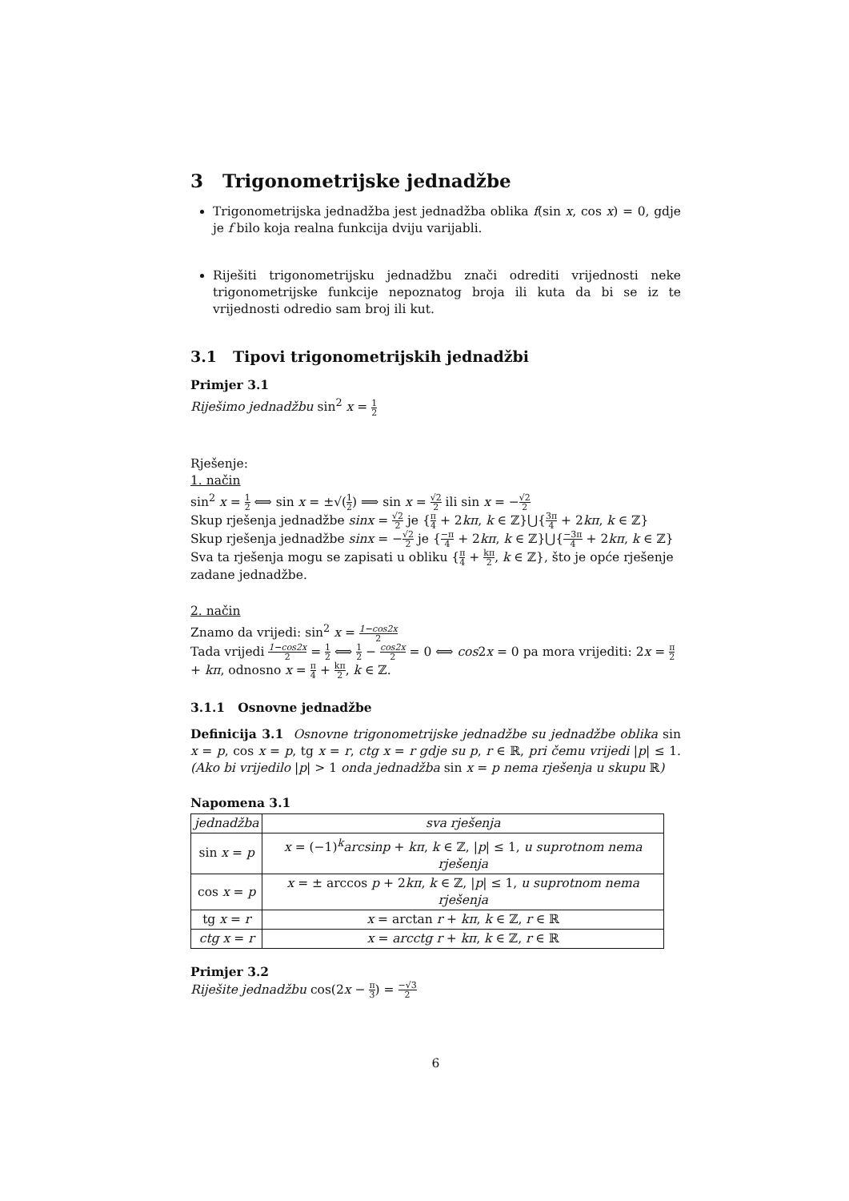3 Trigonometrijske jednadžbe
Trigonometrijska jednadžba jest jednadžba oblika f(sin x, cos x) = 0, gdje je f bilo koja realna funkcija dviju varijabli.
Riješiti trigonometrijsku jednadžbu znači odrediti vrijednosti neke trigonometrijske funkcije nepoznatog broja ili kuta da bi se iz te vrijednosti odredio sam broj ili kut.
3.1 Tipovi trigonometrijskih jednadžbi
Primjer 3.1
Riješimo jednadžbu sin<sup>2</sup> x = 1 2
Rješenje:
1. način
sin<sup>2</sup> x = 1 2 ⟺ sin x = ±√(1 2) ⟹ sin x = √2 2 ili sin x = −√2 2
Skup rješenja jednadžbe sinx = √2 2 je {π 4 + 2kπ, k ∈ ℤ}⋃{3π 4 + 2kπ, k ∈ ℤ}
Skup rješenja jednadžbe sinx = −√2 2 je {−π 4 + 2kπ, k ∈ ℤ}⋃{−3π 4 + 2kπ, k ∈ ℤ}
Sva ta rješenja mogu se zapisati u obliku {π 4 + kπ 2, k ∈ ℤ}, što je opće rješenje zadane jednadžbe.
2. način
Znamo da vrijedi: sin<sup>2</sup> x = 1−cos2x 2
Tada vrijedi 1−cos2x 2 = 1 2 ⟺ 1 2 − cos2x 2 = 0 ⟺ cos2x = 0 pa mora vrijediti: 2x = π 2 + kπ, odnosno x = π 4 + kπ 2, k ∈ ℤ.
3.1.1 Osnovne jednadžbe
Definicija 3.1 Osnovne trigonometrijske jednadžbe su jednadžbe oblika sin x = p, cos x = p, tg x = r, ctg x = r gdje su p, r ∈ ℝ, pri čemu vrijedi |p| ≤ 1. (Ako bi vrijedilo |p| > 1 onda jednadžba sin x = p nema rješenja u skupu ℝ)
Napomena 3.1
| jednadžba | sva rješenja |
| --- | --- |
| sin x = p | x = (−1)<sup>k</sup> arcsinp + kπ , k ∈ ℤ, / p / ≤ 1, u suprotnom nema rješenja |
| cos x = p | x = ± arccos p + 2 kπ , k ∈ ℤ, / p / ≤ 1, u suprotnom nema rješenja |
| tg x = r | x = arctan r + kπ , k ∈ ℤ, r ∈ ℝ |
| ctg x = r | x = arcctg r + kπ , k ∈ ℤ, r ∈ ℝ |
Primjer 3.2
Riješite jednadžbu cos(2x − π 3) = −√3 2
6